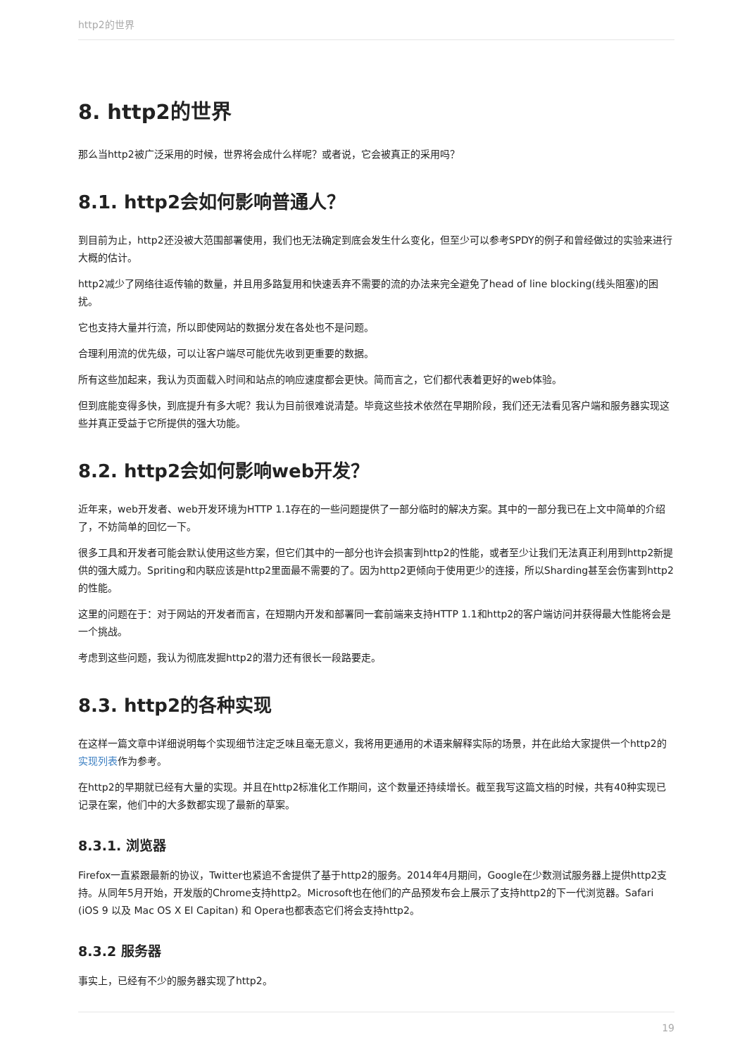http2的世界
8. http2的世界
那么当http2被广泛采用的时候，世界将会成什么样呢？或者说，它会被真正的采用吗？
8.1. http2会如何影响普通人？
到目前为止，http2还没被大范围部署使用，我们也无法确定到底会发生什么变化，但至少可以参考SPDY的例子和曾经做过的实验来进行大概的估计。
http2减少了网络往返传输的数量，并且用多路复用和快速丢弃不需要的流的办法来完全避免了head of line blocking(线头阻塞)的困扰。
它也支持大量并行流，所以即使网站的数据分发在各处也不是问题。
合理利用流的优先级，可以让客户端尽可能优先收到更重要的数据。
所有这些加起来，我认为页面载入时间和站点的响应速度都会更快。简而言之，它们都代表着更好的web体验。
但到底能变得多快，到底提升有多大呢？我认为目前很难说清楚。毕竟这些技术依然在早期阶段，我们还无法看见客户端和服务器实现这些并真正受益于它所提供的强大功能。
8.2. http2会如何影响web开发？
近年来，web开发者、web开发环境为HTTP 1.1存在的一些问题提供了一部分临时的解决方案。其中的一部分我已在上文中简单的介绍了，不妨简单的回忆一下。
很多工具和开发者可能会默认使用这些方案，但它们其中的一部分也许会损害到http2的性能，或者至少让我们无法真正利用到http2新提供的强大威力。Spriting和内联应该是http2里面最不需要的了。因为http2更倾向于使用更少的连接，所以Sharding甚至会伤害到http2的性能。
这里的问题在于：对于网站的开发者而言，在短期内开发和部署同一套前端来支持HTTP 1.1和http2的客户端访问并获得最大性能将会是一个挑战。
考虑到这些问题，我认为彻底发掘http2的潜力还有很长一段路要走。
8.3. http2的各种实现
在这样一篇文章中详细说明每个实现细节注定乏味且毫无意义，我将用更通用的术语来解释实际的场景，并在此给大家提供一个http2的实现列表作为参考。
在http2的早期就已经有大量的实现。并且在http2标准化工作期间，这个数量还持续增长。截至我写这篇文档的时候，共有40种实现已记录在案，他们中的大多数都实现了最新的草案。
8.3.1. 浏览器
Firefox一直紧跟最新的协议，Twitter也紧追不舍提供了基于http2的服务。2014年4月期间，Google在少数测试服务器上提供http2支持。从同年5月开始，开发版的Chrome支持http2。Microsoft也在他们的产品预发布会上展示了支持http2的下一代浏览器。Safari (iOS 9 以及 Mac OS X El Capitan) 和 Opera也都表态它们将会支持http2。
8.3.2 服务器
事实上，已经有不少的服务器实现了http2。
19